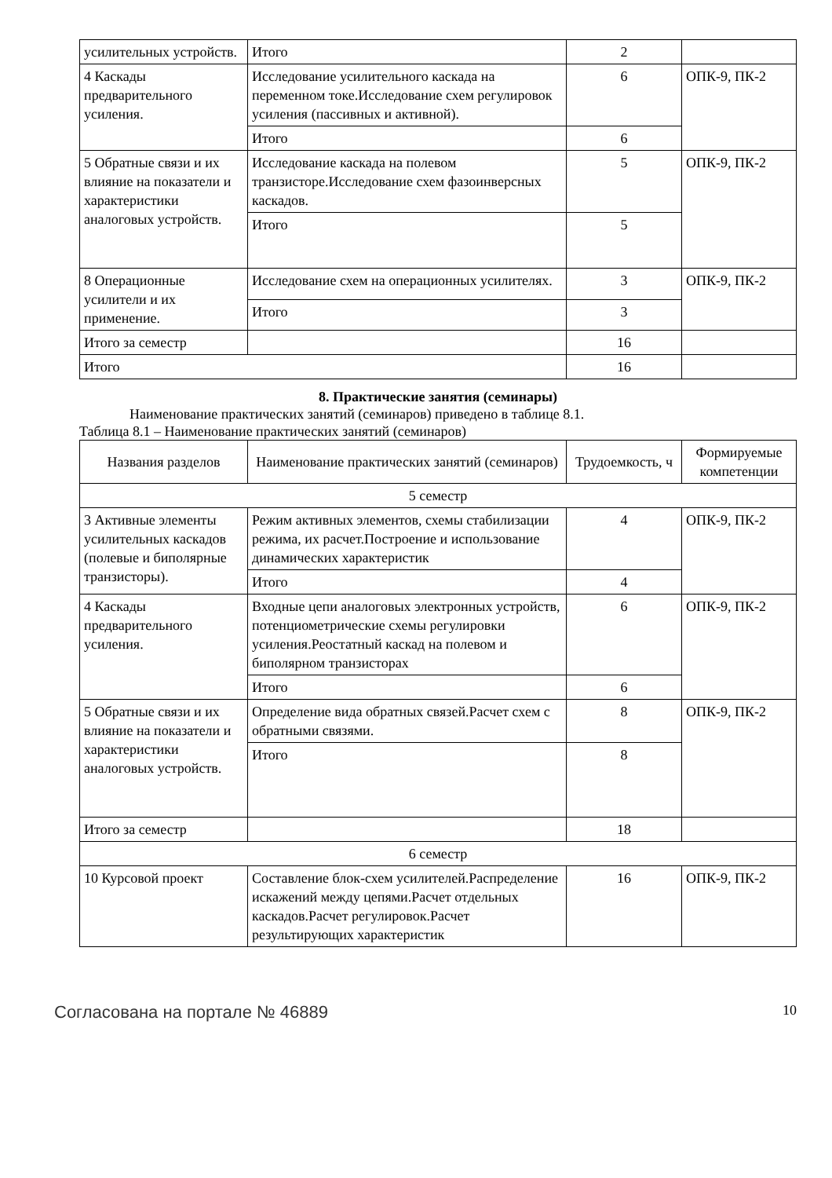| усилительных устройств. | Итого | 2 | |
| 4 Каскады предварительного усиления. | Исследование усилительного каскада на переменном токе.Исследование схем регулировок усиления (пассивных и активной). | 6 | ОПК-9, ПК-2 |
| | Итого | 6 | |
| 5 Обратные связи и их влияние на показатели и характеристики аналоговых устройств. | Исследование каскада на полевом транзисторе.Исследование схем фазоинверсных каскадов. | 5 | ОПК-9, ПК-2 |
| | Итого | 5 | |
| 8 Операционные усилители и их применение. | Исследование схем на операционных усилителях. | 3 | ОПК-9, ПК-2 |
| | Итого | 3 | |
| Итого за семестр | | 16 | |
| Итого | | 16 | |
8. Практические занятия (семинары)
Наименование практических занятий (семинаров) приведено в таблице 8.1.
Таблица 8.1 – Наименование практических занятий (семинаров)
| Названия разделов | Наименование практических занятий (семинаров) | Трудоемкость, ч | Формируемые компетенции |
| --- | --- | --- | --- |
| 5 семестр | | | |
| 3 Активные элементы усилительных каскадов (полевые и биполярные транзисторы). | Режим активных элементов, схемы стабилизации режима, их расчет.Построение и использование динамических характеристик | 4 | ОПК-9, ПК-2 |
| | Итого | 4 | |
| 4 Каскады предварительного усиления. | Входные цепи аналоговых электронных устройств, потенциометрические схемы регулировки усиления.Реостатный каскад на полевом и биполярном транзисторах | 6 | ОПК-9, ПК-2 |
| | Итого | 6 | |
| 5 Обратные связи и их влияние на показатели и характеристики аналоговых устройств. | Определение вида обратных связей.Расчет схем с обратными связями. | 8 | ОПК-9, ПК-2 |
| | Итого | 8 | |
| Итого за семестр | | 18 | |
| 6 семестр | | | |
| 10 Курсовой проект | Составление блок-схем усилителей.Распределение искажений между цепями.Расчет отдельных каскадов.Расчет регулировок.Расчет результирующих характеристик | 16 | ОПК-9, ПК-2 |
Согласована на портале № 46889 10